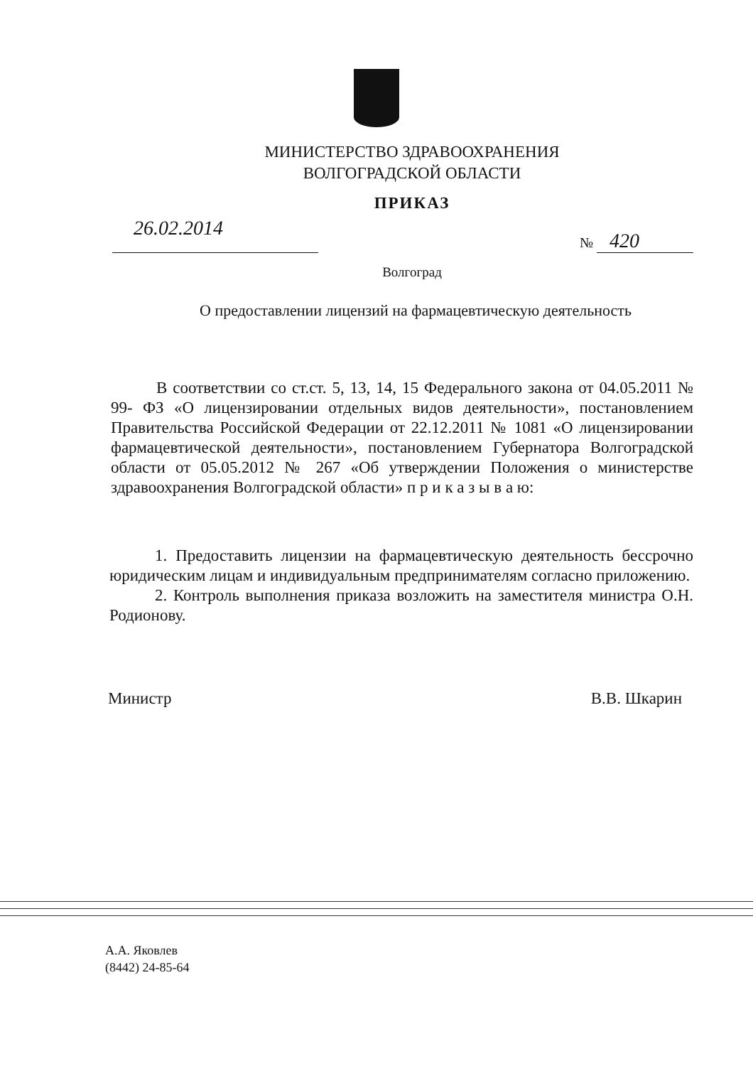МИНИСТЕРСТВО ЗДРАВООХРАНЕНИЯ
ВОЛГОГРАДСКОЙ ОБЛАСТИ
ПРИКАЗ
26.02.2014
№ 420
Волгоград
О предоставлении лицензий на фармацевтическую деятельность
В соответствии со ст.ст. 5, 13, 14, 15 Федерального закона от 04.05.2011 № 99- ФЗ «О лицензировании отдельных видов деятельности», постановлением Правительства Российской Федерации от 22.12.2011 № 1081 «О лицензировании фармацевтической деятельности», постановлением Губернатора Волгоградской области от 05.05.2012 № 267 «Об утверждении Положения о министерстве здравоохранения Волгоградской области» п р и к а з ы в а ю:
1. Предоставить лицензии на фармацевтическую деятельность бессрочно юридическим лицам и индивидуальным предпринимателям согласно приложению.
2. Контроль выполнения приказа возложить на заместителя министра О.Н. Родионову.
Министр В.В. Шкарин
А.А. Яковлев
(8442) 24-85-64